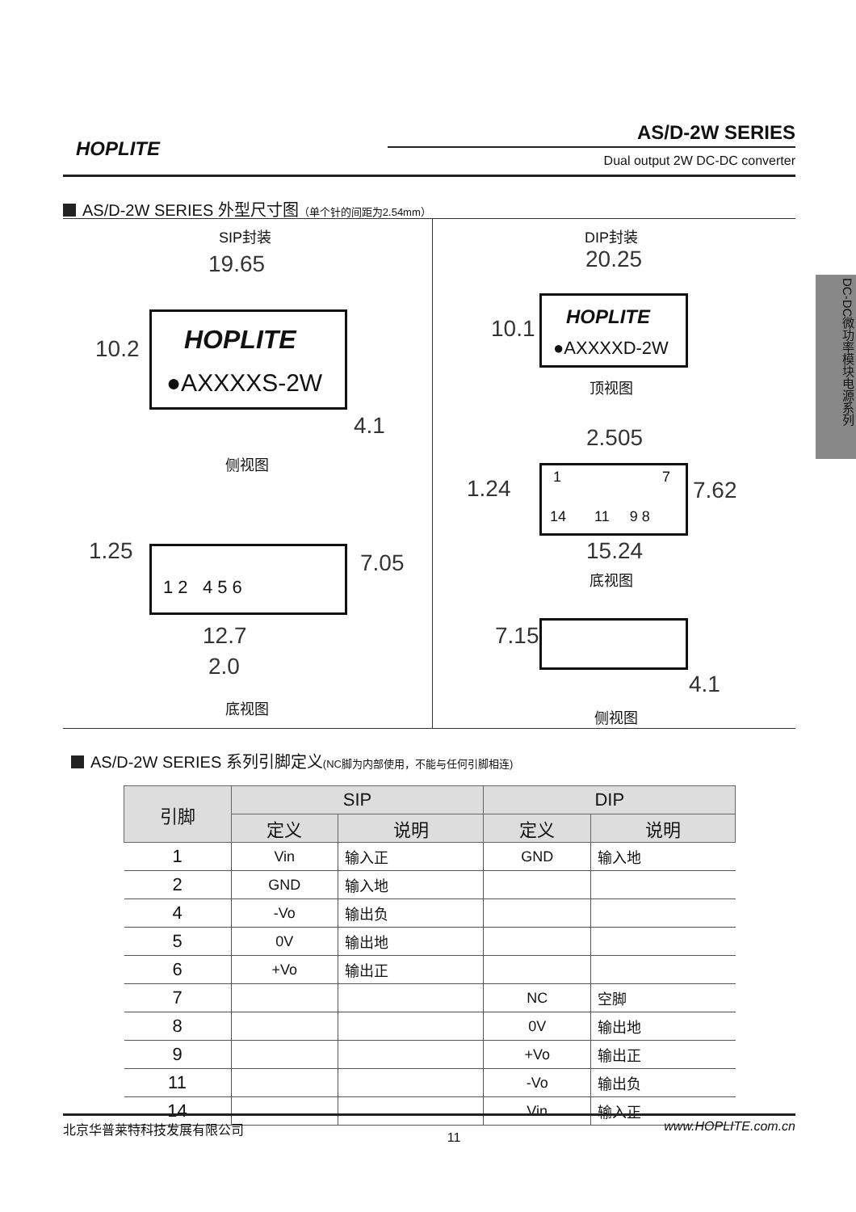HOPLITE
AS/D-2W SERIES
Dual output 2W DC-DC converter
DC-DC微功率模块电源系列
AS/D-2W SERIES 外型尺寸图（单个针的间距为2.54mm）
SIP封装
19.65
HOPLITE
●AXXXXS-2W
10.2
4.1
侧视图
1.25 1 2 4 5 6 7.05
12.7
2.0
底视图
DIP封装
20.25
HOPLITE
●AXXXXD-2W
10.1
顶视图
2.505
1.24
1 7
14 11 9 8
7.62
15.24
底视图
7.15
4.1
侧视图
AS/D-2W SERIES 系列引脚定义(NC脚为内部使用，不能与任何引脚相连)
| 引脚 | SIP | | DIP | |
| --- | --- | --- | --- | --- |
| | 定义 | 说明 | 定义 | 说明 |
| 1 | Vin | 输入正 | GND | 输入地 |
| 2 | GND | 输入地 | | |
| 4 | -Vo | 输出负 | | |
| 5 | 0V | 输出地 | | |
| 6 | +Vo | 输出正 | | |
| 7 | | | NC | 空脚 |
| 8 | | | 0V | 输出地 |
| 9 | | | +Vo | 输出正 |
| 11 | | | -Vo | 输出负 |
| 14 | | | Vin | 输入正 |
北京华普莱特科技发展有限公司 11 www.HOPLITE.com.cn